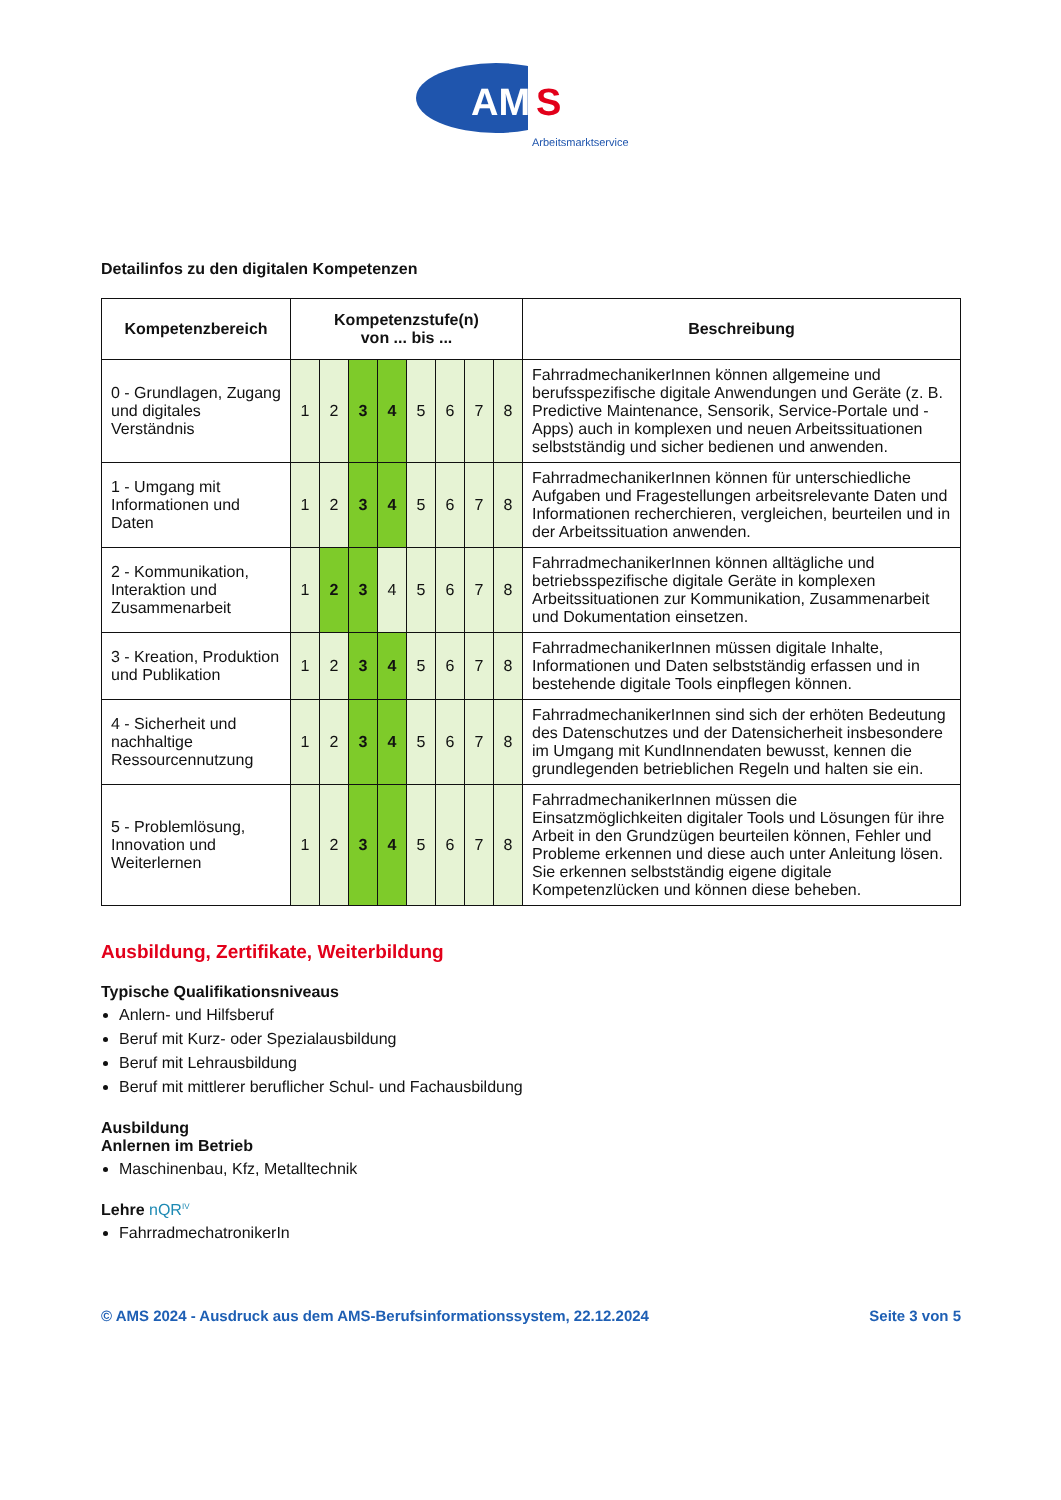AM
S
Arbeitsmarktservice
Detailinfos zu den digitalen Kompetenzen
| Kompetenzbereich | Kompetenzstufe(n) von ... bis ... | | | | | | | | Beschreibung |
| --- | --- | --- | --- | --- | --- | --- | --- | --- | --- |
| 0 - Grundlagen, Zugang und digitales Verständnis | 1 | 2 | 3 | 4 | 5 | 6 | 7 | 8 | FahrradmechanikerInnen können allgemeine und berufsspezifische digitale Anwendungen und Geräte (z. B. Predictive Maintenance, Sensorik, Service-Portale und -Apps) auch in komplexen und neuen Arbeitssituationen selbstständig und sicher bedienen und anwenden. |
| 1 - Umgang mit Informationen und Daten | 1 | 2 | 3 | 4 | 5 | 6 | 7 | 8 | FahrradmechanikerInnen können für unterschiedliche Aufgaben und Fragestellungen arbeitsrelevante Daten und Informationen recherchieren, vergleichen, beurteilen und in der Arbeitssituation anwenden. |
| 2 - Kommunikation, Interaktion und Zusammenarbeit | 1 | 2 | 3 | 4 | 5 | 6 | 7 | 8 | FahrradmechanikerInnen können alltägliche und betriebsspezifische digitale Geräte in komplexen Arbeitssituationen zur Kommunikation, Zusammenarbeit und Dokumentation einsetzen. |
| 3 - Kreation, Produktion und Publikation | 1 | 2 | 3 | 4 | 5 | 6 | 7 | 8 | FahrradmechanikerInnen müssen digitale Inhalte, Informationen und Daten selbstständig erfassen und in bestehende digitale Tools einpflegen können. |
| 4 - Sicherheit und nachhaltige Ressourcennutzung | 1 | 2 | 3 | 4 | 5 | 6 | 7 | 8 | FahrradmechanikerInnen sind sich der erhöten Bedeutung des Datenschutzes und der Datensicherheit insbesondere im Umgang mit KundInnendaten bewusst, kennen die grundlegenden betrieblichen Regeln und halten sie ein. |
| 5 - Problemlösung, Innovation und Weiterlernen | 1 | 2 | 3 | 4 | 5 | 6 | 7 | 8 | FahrradmechanikerInnen müssen die Einsatzmöglichkeiten digitaler Tools und Lösungen für ihre Arbeit in den Grundzügen beurteilen können, Fehler und Probleme erkennen und diese auch unter Anleitung lösen. Sie erkennen selbstständig eigene digitale Kompetenzlücken und können diese beheben. |
Ausbildung, Zertifikate, Weiterbildung
Typische Qualifikationsniveaus
Anlern- und Hilfsberuf
Beruf mit Kurz- oder Spezialausbildung
Beruf mit Lehrausbildung
Beruf mit mittlerer beruflicher Schul- und Fachausbildung
Ausbildung
Anlernen im Betrieb
Maschinenbau, Kfz, Metalltechnik
Lehre nQR<sup>IV</sup>
FahrradmechatronikerIn
© AMS 2024 - Ausdruck aus dem AMS-Berufsinformationssystem, 22.12.2024 Seite 3 von 5